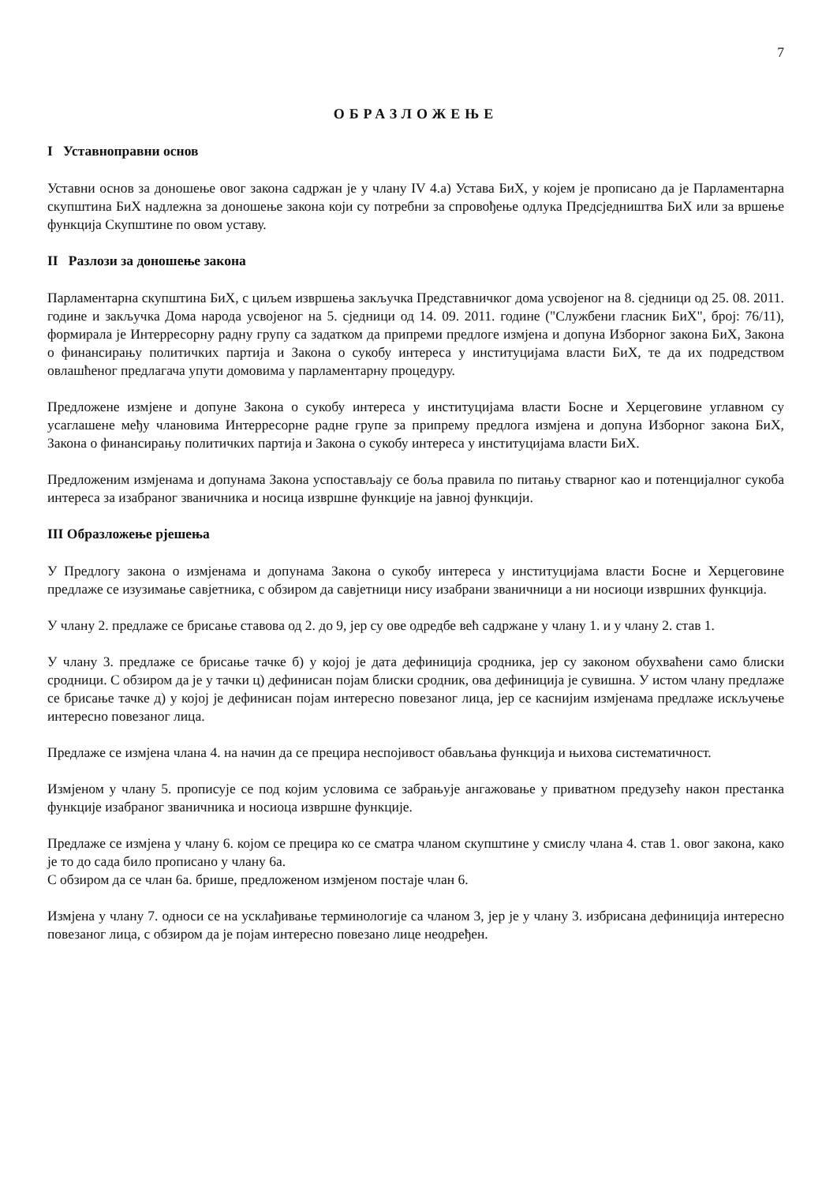7
ОБРАЗЛОЖЕЊЕ
I Уставноправни основ
Уставни основ за доношење овог закона садржан је у члану IV 4.а) Устава БиХ, у којем је прописано да је Парламентарна скупштина БиХ надлежна за доношење закона који су потребни за спровођење одлука Предсједништва БиХ или за вршење функција Скупштине по овом уставу.
II Разлози за доношење закона
Парламентарна скупштина БиХ, с циљем извршења закључка Представничког дома усвојеног на 8. сједници од 25. 08. 2011. године и закључка Дома народа усвојеног на 5. сједници од 14. 09. 2011. године ("Службени гласник БиХ", број: 76/11), формирала је Интерресорну радну групу са задатком да припреми предлоге измјена и допуна Изборног закона БиХ, Закона о финансирању политичких партија и Закона о сукобу интереса у институцијама власти БиХ, те да их подредством овлашћеног предлагача упути домовима у парламентарну процедуру.
Предложене измјене и допуне Закона о сукобу интереса у институцијама власти Босне и Херцеговине углавном су усаглашене међу члановима Интерресорне радне групе за припрему предлога измјена и допуна Изборног закона БиХ, Закона о финансирању политичких партија и Закона о сукобу интереса у институцијама власти БиХ.
Предложеним измјенама и допунама Закона успостављају се боља правила по питању стварног као и потенцијалног сукоба интереса за изабраног званичника и носица извршне функције на јавној функцији.
III Образложење рјешења
У Предлогу закона о измјенама и допунама Закона о сукобу интереса у институцијама власти Босне и Херцеговине предлаже се изузимање савјетника, с обзиром да савјетници нису изабрани званичници а ни носиоци извршних функција.
У члану 2. предлаже се брисање ставова од 2. до 9, јер су ове одредбе већ садржане у члану 1. и у члану 2. став 1.
У члану 3. предлаже се брисање тачке б) у којој је дата дефиниција сродника, јер су законом обухваћени само блиски сродници. С обзиром да је у тачки ц) дефинисан појам блиски сродник, ова дефиниција је сувишна. У истом члану предлаже се брисање тачке д) у којој је дефинисан појам интересно повезаног лица, јер се каснијим измјенама предлаже искључење интересно повезаног лица.
Предлаже се измјена члана 4. на начин да се прецира неспојивост обављања функција и њихова систематичност.
Измјеном у члану 5. прописује се под којим условима се забрањује ангажовање у приватном предузећу након престанка функције изабраног званичника и носиоца извршне функције.
Предлаже се измјена у члану 6. којом се прецира ко се сматра чланом скупштине у смислу члана 4. став 1. овог закона, како је то до сада било прописано у члану 6а.
С обзиром да се члан 6а. брише, предложеном измјеном постаје члан 6.
Измјена у члану 7. односи се на усклађивање терминологије са чланом 3, јер је у члану 3. избрисана дефиниција интересно повезаног лица, с обзиром да је појам интересно повезано лице неодређен.